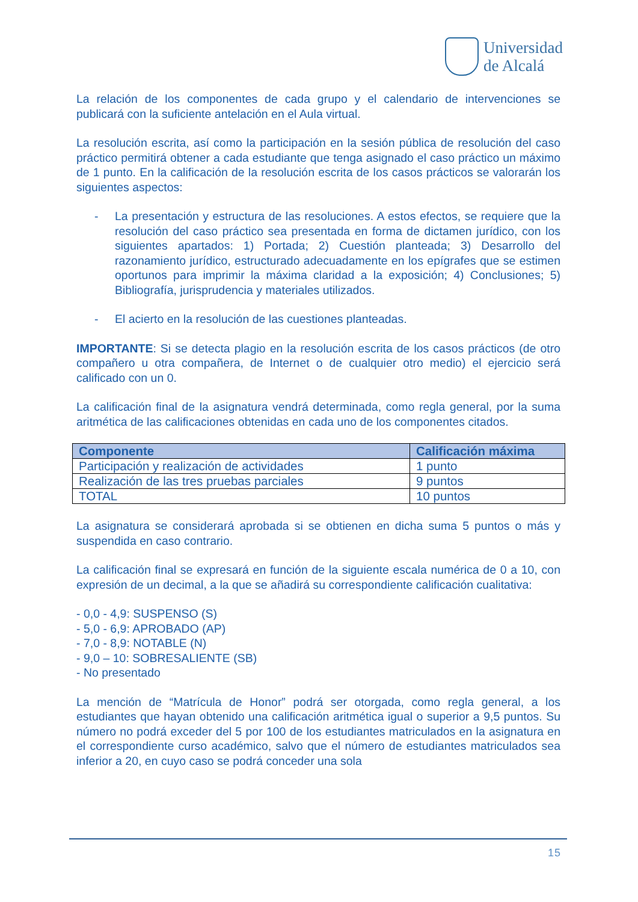Universidad
de Alcalá
La relación de los componentes de cada grupo y el calendario de intervenciones se publicará con la suficiente antelación en el Aula virtual.
La resolución escrita, así como la participación en la sesión pública de resolución del caso práctico permitirá obtener a cada estudiante que tenga asignado el caso práctico un máximo de 1 punto. En la calificación de la resolución escrita de los casos prácticos se valorarán los siguientes aspectos:
- La presentación y estructura de las resoluciones. A estos efectos, se requiere que la resolución del caso práctico sea presentada en forma de dictamen jurídico, con los siguientes apartados: 1) Portada; 2) Cuestión planteada; 3) Desarrollo del razonamiento jurídico, estructurado adecuadamente en los epígrafes que se estimen oportunos para imprimir la máxima claridad a la exposición; 4) Conclusiones; 5) Bibliografía, jurisprudencia y materiales utilizados.
- El acierto en la resolución de las cuestiones planteadas.
IMPORTANTE: Si se detecta plagio en la resolución escrita de los casos prácticos (de otro compañero u otra compañera, de Internet o de cualquier otro medio) el ejercicio será calificado con un 0.
La calificación final de la asignatura vendrá determinada, como regla general, por la suma aritmética de las calificaciones obtenidas en cada uno de los componentes citados.
| Componente | Calificación máxima |
| --- | --- |
| Participación y realización de actividades | 1 punto |
| Realización de las tres pruebas parciales | 9 puntos |
| TOTAL | 10 puntos |
La asignatura se considerará aprobada si se obtienen en dicha suma 5 puntos o más y suspendida en caso contrario.
La calificación final se expresará en función de la siguiente escala numérica de 0 a 10, con expresión de un decimal, a la que se añadirá su correspondiente calificación cualitativa:
- 0,0 - 4,9: SUSPENSO (S)
- 5,0 - 6,9: APROBADO (AP)
- 7,0 - 8,9: NOTABLE (N)
- 9,0 – 10: SOBRESALIENTE (SB)
- No presentado
La mención de “Matrícula de Honor” podrá ser otorgada, como regla general, a los estudiantes que hayan obtenido una calificación aritmética igual o superior a 9,5 puntos. Su número no podrá exceder del 5 por 100 de los estudiantes matriculados en la asignatura en el correspondiente curso académico, salvo que el número de estudiantes matriculados sea inferior a 20, en cuyo caso se podrá conceder una sola
15